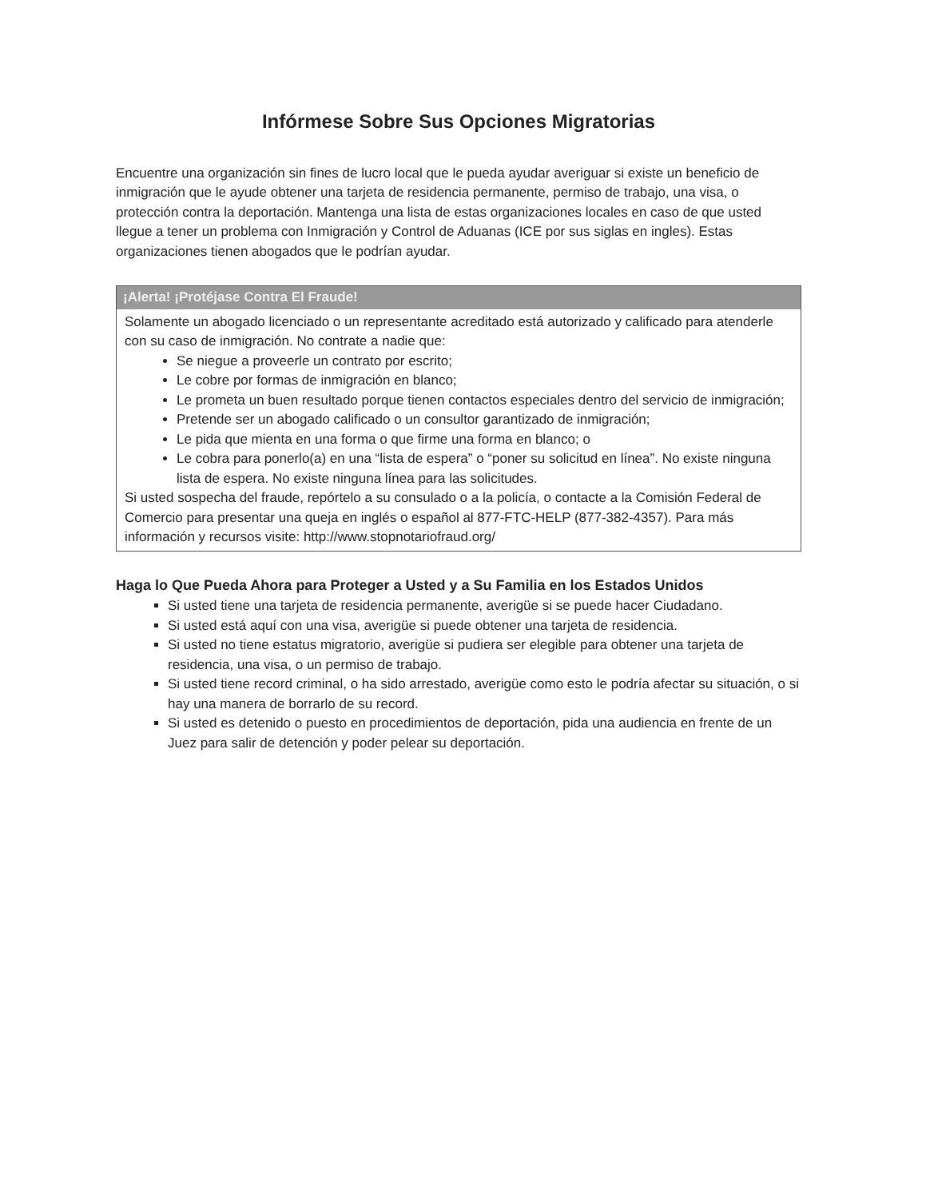Infórmese Sobre Sus Opciones Migratorias
Encuentre una organización sin fines de lucro local que le pueda ayudar averiguar si existe un beneficio de inmigración que le ayude obtener una tarjeta de residencia permanente, permiso de trabajo, una visa, o protección contra la deportación. Mantenga una lista de estas organizaciones locales en caso de que usted llegue a tener un problema con Inmigración y Control de Aduanas (ICE por sus siglas en ingles). Estas organizaciones tienen abogados que le podrían ayudar.
¡Alerta! ¡Protéjase Contra El Fraude!
Solamente un abogado licenciado o un representante acreditado está autorizado y calificado para atenderle con su caso de inmigración. No contrate a nadie que:
Se niegue a proveerle un contrato por escrito;
Le cobre por formas de inmigración en blanco;
Le prometa un buen resultado porque tienen contactos especiales dentro del servicio de inmigración;
Pretende ser un abogado calificado o un consultor garantizado de inmigración;
Le pida que mienta en una forma o que firme una forma en blanco; o
Le cobra para ponerlo(a) en una “lista de espera” o “poner su solicitud en línea”. No existe ninguna lista de espera. No existe ninguna línea para las solicitudes.
Si usted sospecha del fraude, repórtelo a su consulado o a la policía, o contacte a la Comisión Federal de Comercio para presentar una queja en inglés o español al 877-FTC-HELP (877-382-4357). Para más información y recursos visite: http://www.stopnotariofraud.org/
Haga lo Que Pueda Ahora para Proteger a Usted y a Su Familia en los Estados Unidos
Si usted tiene una tarjeta de residencia permanente, averigüe si se puede hacer Ciudadano.
Si usted está aquí con una visa, averigüe si puede obtener una tarjeta de residencia.
Si usted no tiene estatus migratorio, averigüe si pudiera ser elegible para obtener una tarjeta de residencia, una visa, o un permiso de trabajo.
Si usted tiene record criminal, o ha sido arrestado, averigüe como esto le podría afectar su situación, o si hay una manera de borrarlo de su record.
Si usted es detenido o puesto en procedimientos de deportación, pida una audiencia en frente de un Juez para salir de detención y poder pelear su deportación.